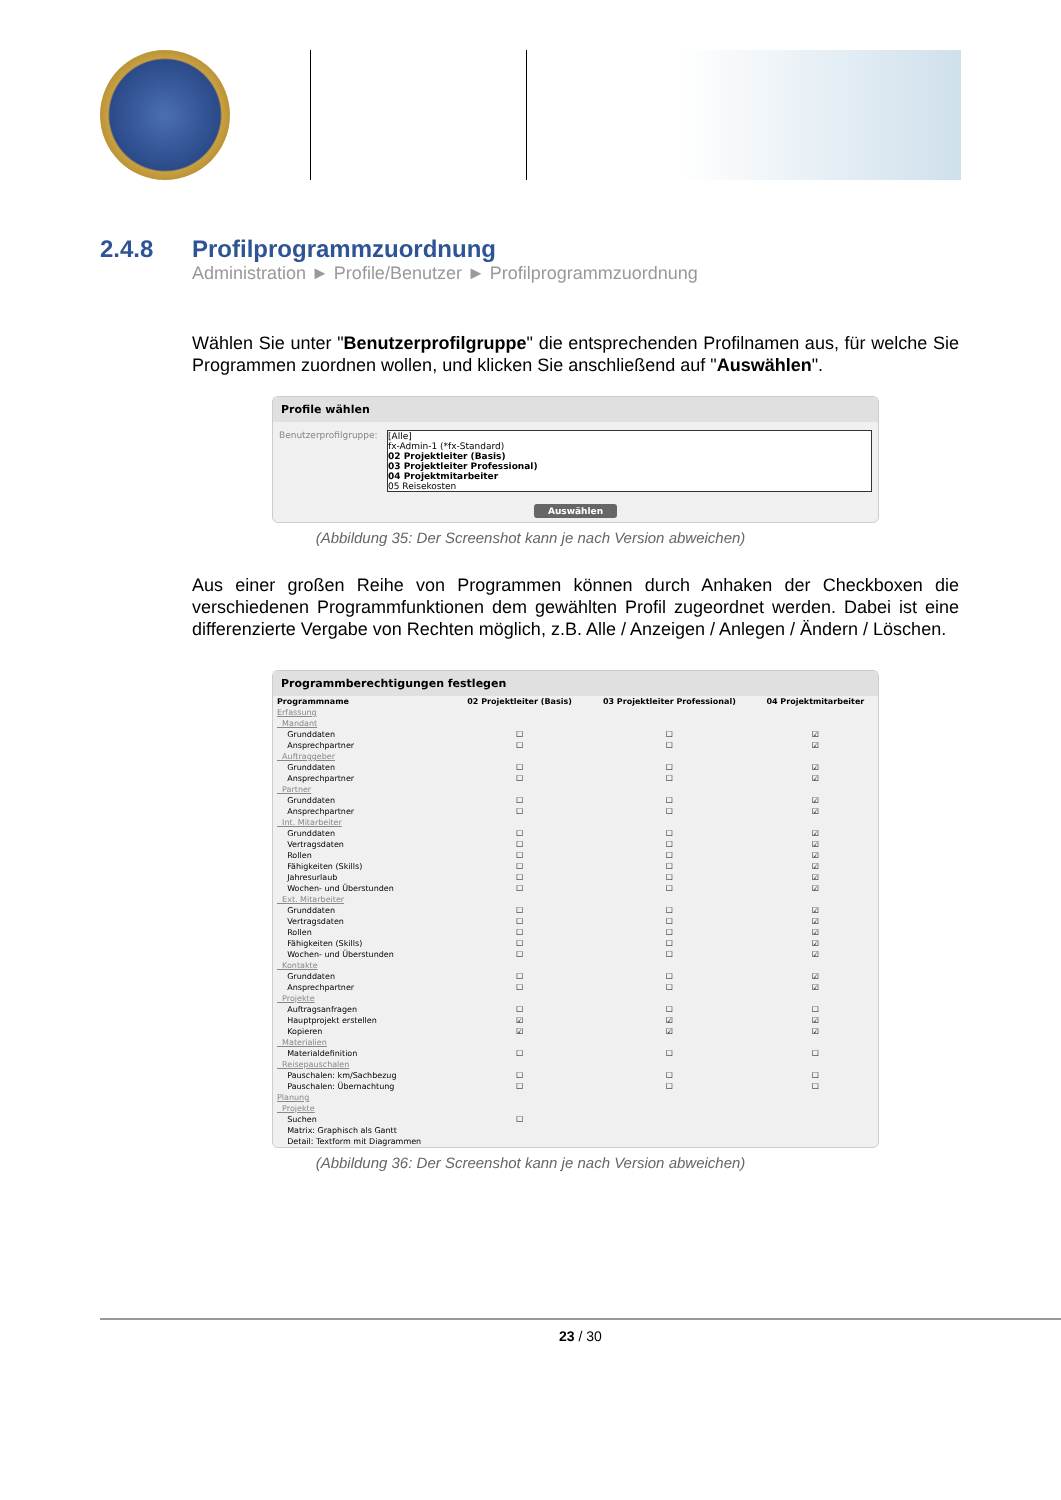2.4.8 Profilprogrammzuordnung
Administration ► Profile/Benutzer ► Profilprogrammzuordnung
Wählen Sie unter "Benutzerprofilgruppe" die entsprechenden Profilnamen aus, für welche Sie Programmen zuordnen wollen, und klicken Sie anschließend auf "Auswählen".
Profile wählen
Benutzerprofilgruppe:
[Alle]
fx-Admin-1 (*fx-Standard)
02 Projektleiter (Basis)
03 Projektleiter Professional)
04 Projektmitarbeiter
05 Reisekosten
Auswählen
(Abbildung 35: Der Screenshot kann je nach Version abweichen)
Aus einer großen Reihe von Programmen können durch Anhaken der Checkboxen die verschiedenen Programmfunktionen dem gewählten Profil zugeordnet werden. Dabei ist eine differenzierte Vergabe von Rechten möglich, z.B. Alle / Anzeigen / Anlegen / Ändern / Löschen.
Programmberechtigungen festlegen
| Programmname | 02 Projektleiter (Basis) | 03 Projektleiter Professional) | 04 Projektmitarbeiter |
| --- | --- | --- | --- |
| Erfassung | | | |
| Mandant | | | |
| Grunddaten | ☐ | ☐ | ☑ |
| Ansprechpartner | ☐ | ☐ | ☑ |
| Auftraggeber | | | |
| Grunddaten | ☐ | ☐ | ☑ |
| Ansprechpartner | ☐ | ☐ | ☑ |
| Partner | | | |
| Grunddaten | ☐ | ☐ | ☑ |
| Ansprechpartner | ☐ | ☐ | ☑ |
| Int. Mitarbeiter | | | |
| Grunddaten | ☐ | ☐ | ☑ |
| Vertragsdaten | ☐ | ☐ | ☑ |
| Rollen | ☐ | ☐ | ☑ |
| Fähigkeiten (Skills) | ☐ | ☐ | ☑ |
| Jahresurlaub | ☐ | ☐ | ☑ |
| Wochen- und Überstunden | ☐ | ☐ | ☑ |
| Ext. Mitarbeiter | | | |
| Grunddaten | ☐ | ☐ | ☑ |
| Vertragsdaten | ☐ | ☐ | ☑ |
| Rollen | ☐ | ☐ | ☑ |
| Fähigkeiten (Skills) | ☐ | ☐ | ☑ |
| Wochen- und Überstunden | ☐ | ☐ | ☑ |
| Kontakte | | | |
| Grunddaten | ☐ | ☐ | ☑ |
| Ansprechpartner | ☐ | ☐ | ☑ |
| Projekte | | | |
| Auftragsanfragen | ☐ | ☐ | ☐ |
| Hauptprojekt erstellen | ☑ | ☑ | ☑ |
| Kopieren | ☑ | ☑ | ☑ |
| Materialien | | | |
| Materialdefinition | ☐ | ☐ | ☐ |
| Reisepauschalen | | | |
| Pauschalen: km/Sachbezug | ☐ | ☐ | ☐ |
| Pauschalen: Übernachtung | ☐ | ☐ | ☐ |
| Planung | | | |
| Projekte | | | |
| Suchen | ☐ | | |
| Matrix: Graphisch als Gantt | | | |
| Detail: Textform mit Diagrammen | | | |
(Abbildung 36: Der Screenshot kann je nach Version abweichen)
23 / 30